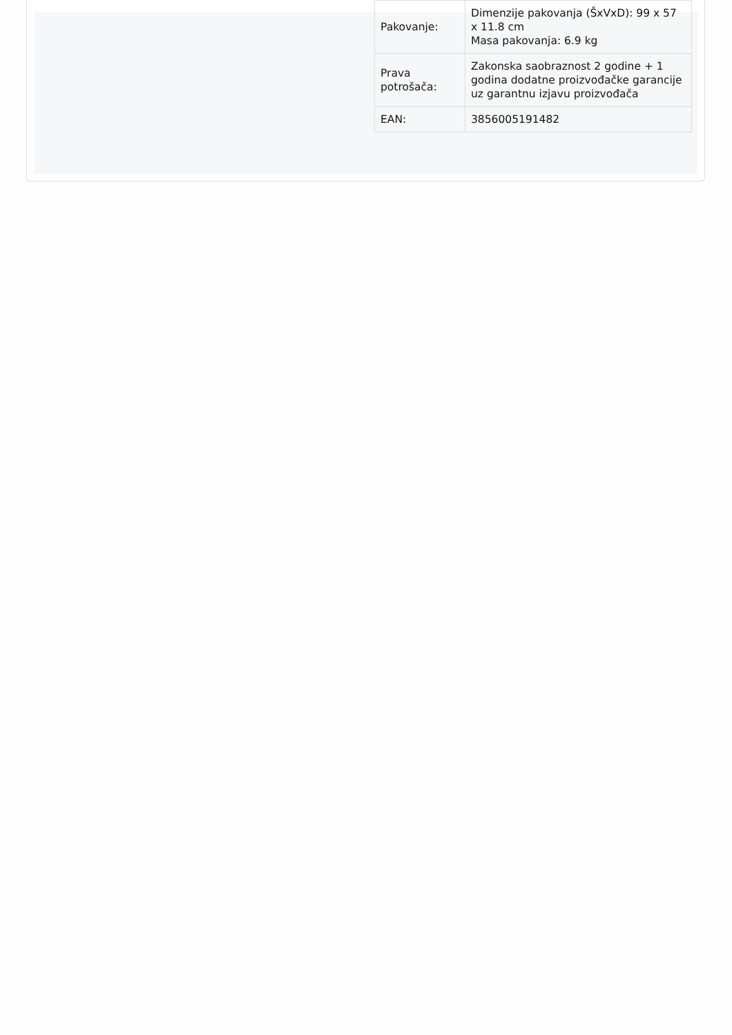| Pakovanje: | Dimenzije pakovanja (ŠxVxD): 99 x 57 x 11.8 cm Masa pakovanja: 6.9 kg |
| Prava potrošača: | Zakonska saobraznost 2 godine + 1 godina dodatne proizvođačke garancije uz garantnu izjavu proizvođača |
| EAN: | 3856005191482 |